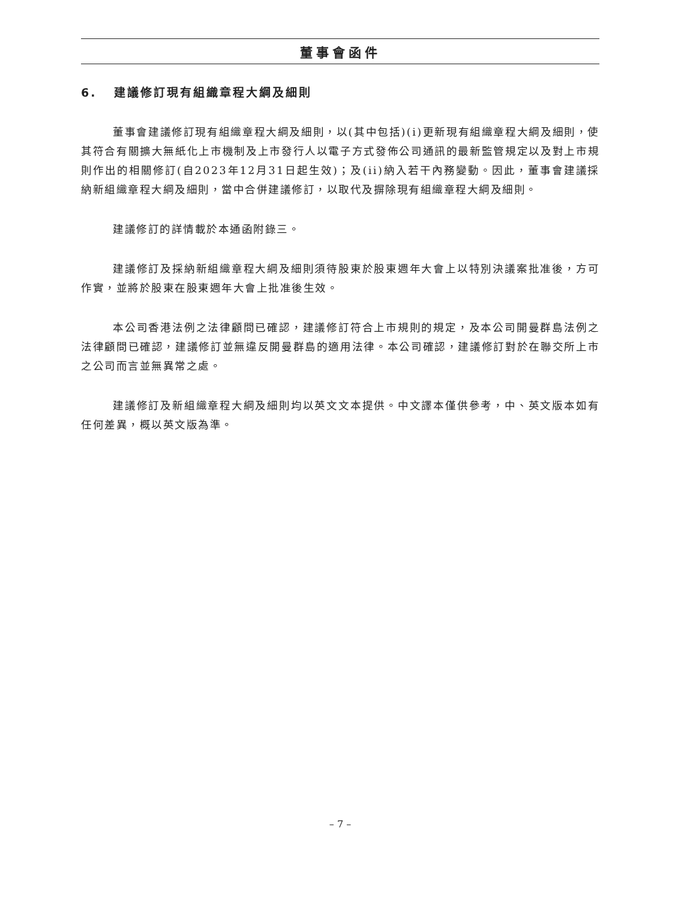董事會函件
6. 建議修訂現有組織章程大綱及細則
董事會建議修訂現有組織章程大綱及細則，以(其中包括)(i)更新現有組織章程大綱及細則，使其符合有關擴大無紙化上市機制及上市發行人以電子方式發佈公司通訊的最新監管規定以及對上市規則作出的相關修訂(自2023年12月31日起生效)；及(ii)納入若干內務變動。因此，董事會建議採納新組織章程大綱及細則，當中合併建議修訂，以取代及摒除現有組織章程大綱及細則。
建議修訂的詳情載於本通函附錄三。
建議修訂及採納新組織章程大綱及細則須待股東於股東週年大會上以特別決議案批准後，方可作實，並將於股東在股東週年大會上批准後生效。
本公司香港法例之法律顧問已確認，建議修訂符合上市規則的規定，及本公司開曼群島法例之法律顧問已確認，建議修訂並無違反開曼群島的適用法律。本公司確認，建議修訂對於在聯交所上市之公司而言並無異常之處。
建議修訂及新組織章程大綱及細則均以英文文本提供。中文譯本僅供參考，中、英文版本如有任何差異，概以英文版為準。
– 7 –